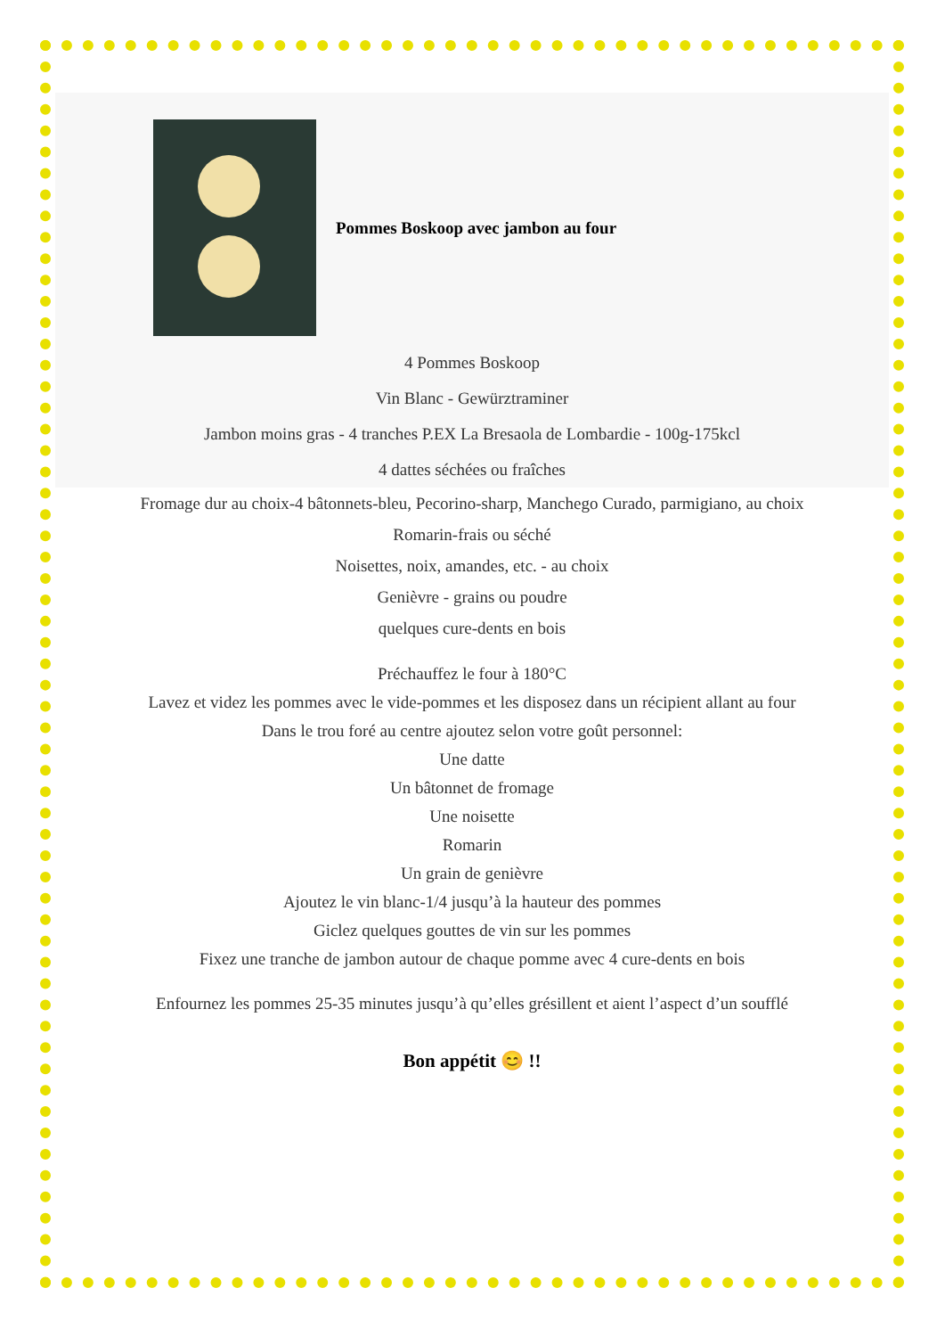Pommes Boskoop avec jambon au four
4 Pommes Boskoop
Vin Blanc - Gewürztraminer
Jambon moins gras - 4 tranches P.EX La Bresaola de Lombardie - 100g-175kcl
4 dattes séchées ou fraîches
Fromage dur au choix-4 bâtonnets-bleu, Pecorino-sharp, Manchego Curado, parmigiano, au choix
Romarin-frais ou séché
Noisettes, noix, amandes, etc. - au choix
Genièvre - grains ou poudre
quelques cure-dents en bois
Préchauffez le four à 180°C
Lavez et videz les pommes avec le vide-pommes et les disposez dans un récipient allant au four
Dans le trou foré au centre ajoutez selon votre goût personnel:
Une datte
Un bâtonnet de fromage
Une noisette
Romarin
Un grain de genièvre
Ajoutez le vin blanc-1/4 jusqu’à la hauteur des pommes
Giclez quelques gouttes de vin sur les pommes
Fixez une tranche de jambon autour de chaque pomme avec 4 cure-dents en bois
Enfournez les pommes 25-35 minutes jusqu’à qu’elles grésillent et aient l’aspect d’un soufflé
Bon appétit 😊 !!